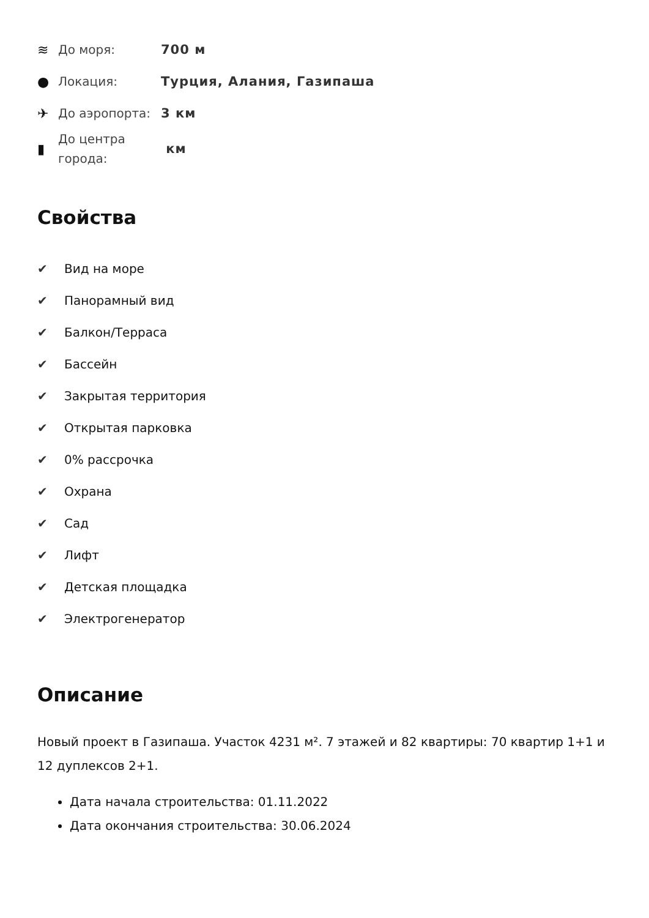≋ До моря: 700 м
● Локация: Турция, Алания, Газипаша
✈ До аэропорта: 3 км
▮ До центра города: км
Свойства
✔ Вид на море
✔ Панорамный вид
✔ Балкон/Терраса
✔ Бассейн
✔ Закрытая территория
✔ Открытая парковка
✔ 0% рассрочка
✔ Охрана
✔ Сад
✔ Лифт
✔ Детская площадка
✔ Электрогенератор
Описание
Новый проект в Газипаша. Участок 4231 м². 7 этажей и 82 квартиры: 70 квартир 1+1 и 12 дуплексов 2+1.
Дата начала строительства: 01.11.2022
Дата окончания строительства: 30.06.2024